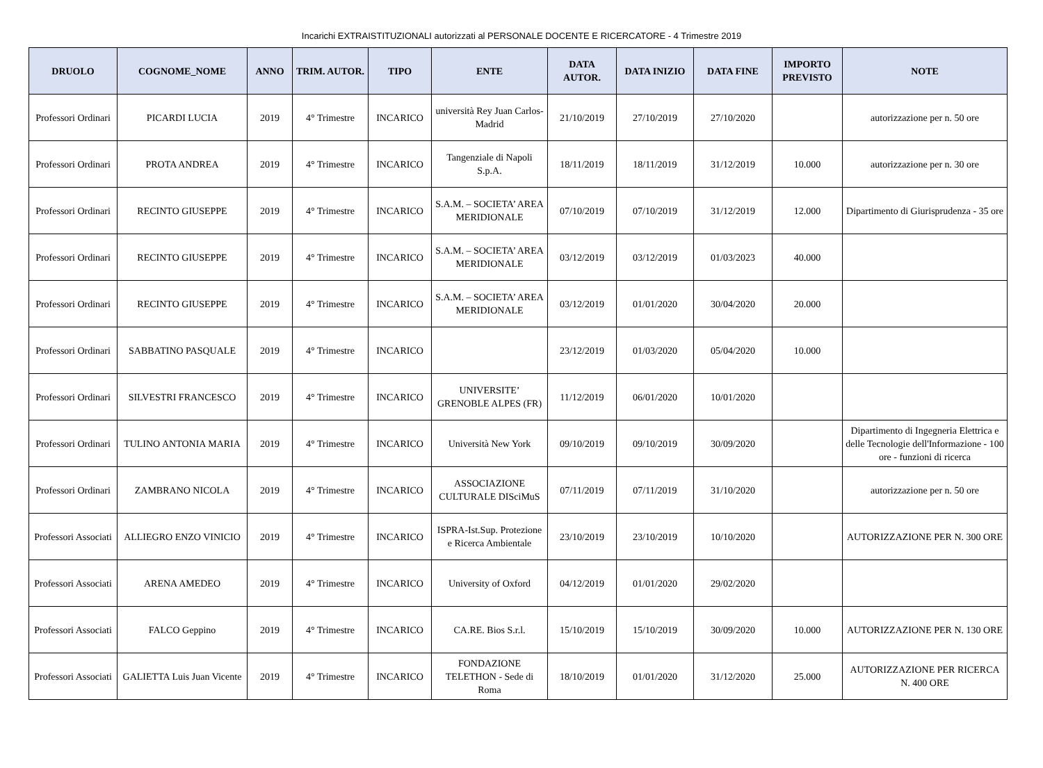Incarichi EXTRAISTITUZIONALI autorizzati al PERSONALE DOCENTE E RICERCATORE - 4 Trimestre 2019
| DRUOLO | COGNOME_NOME | ANNO | TRIM. AUTOR. | TIPO | ENTE | DATA AUTOR. | DATA INIZIO | DATA FINE | IMPORTO PREVISTO | NOTE |
| --- | --- | --- | --- | --- | --- | --- | --- | --- | --- | --- |
| Professori Ordinari | PICARDI LUCIA | 2019 | 4° Trimestre | INCARICO | università Rey Juan Carlos- Madrid | 21/10/2019 | 27/10/2019 | 27/10/2020 | | autorizzazione per n. 50 ore |
| Professori Ordinari | PROTA ANDREA | 2019 | 4° Trimestre | INCARICO | Tangenziale di Napoli S.p.A. | 18/11/2019 | 18/11/2019 | 31/12/2019 | 10.000 | autorizzazione per n. 30 ore |
| Professori Ordinari | RECINTO GIUSEPPE | 2019 | 4° Trimestre | INCARICO | S.A.M. – SOCIETA’ AREA MERIDIONALE | 07/10/2019 | 07/10/2019 | 31/12/2019 | 12.000 | Dipartimento di Giurisprudenza - 35 ore |
| Professori Ordinari | RECINTO GIUSEPPE | 2019 | 4° Trimestre | INCARICO | S.A.M. – SOCIETA’ AREA MERIDIONALE | 03/12/2019 | 03/12/2019 | 01/03/2023 | 40.000 | |
| Professori Ordinari | RECINTO GIUSEPPE | 2019 | 4° Trimestre | INCARICO | S.A.M. – SOCIETA’ AREA MERIDIONALE | 03/12/2019 | 01/01/2020 | 30/04/2020 | 20.000 | |
| Professori Ordinari | SABBATINO PASQUALE | 2019 | 4° Trimestre | INCARICO | | 23/12/2019 | 01/03/2020 | 05/04/2020 | 10.000 | |
| Professori Ordinari | SILVESTRI FRANCESCO | 2019 | 4° Trimestre | INCARICO | UNIVERSITE’ GRENOBLE ALPES (FR) | 11/12/2019 | 06/01/2020 | 10/01/2020 | | |
| Professori Ordinari | TULINO ANTONIA MARIA | 2019 | 4° Trimestre | INCARICO | Università New York | 09/10/2019 | 09/10/2019 | 30/09/2020 | | Dipartimento di Ingegneria Elettrica e delle Tecnologie dell'Informazione - 100 ore - funzioni di ricerca |
| Professori Ordinari | ZAMBRANO NICOLA | 2019 | 4° Trimestre | INCARICO | ASSOCIAZIONE CULTURALE DISciMuS | 07/11/2019 | 07/11/2019 | 31/10/2020 | | autorizzazione per n. 50 ore |
| Professori Associati | ALLIEGRO ENZO VINICIO | 2019 | 4° Trimestre | INCARICO | ISPRA-Ist.Sup. Protezione e Ricerca Ambientale | 23/10/2019 | 23/10/2019 | 10/10/2020 | | AUTORIZZAZIONE PER N. 300 ORE |
| Professori Associati | ARENA AMEDEO | 2019 | 4° Trimestre | INCARICO | University of Oxford | 04/12/2019 | 01/01/2020 | 29/02/2020 | | |
| Professori Associati | FALCO Geppino | 2019 | 4° Trimestre | INCARICO | CA.RE. Bios S.r.l. | 15/10/2019 | 15/10/2019 | 30/09/2020 | 10.000 | AUTORIZZAZIONE PER N. 130 ORE |
| Professori Associati | GALIETTA Luis Juan Vicente | 2019 | 4° Trimestre | INCARICO | FONDAZIONE TELETHON - Sede di Roma | 18/10/2019 | 01/01/2020 | 31/12/2020 | 25.000 | AUTORIZZAZIONE PER RICERCA N. 400 ORE |